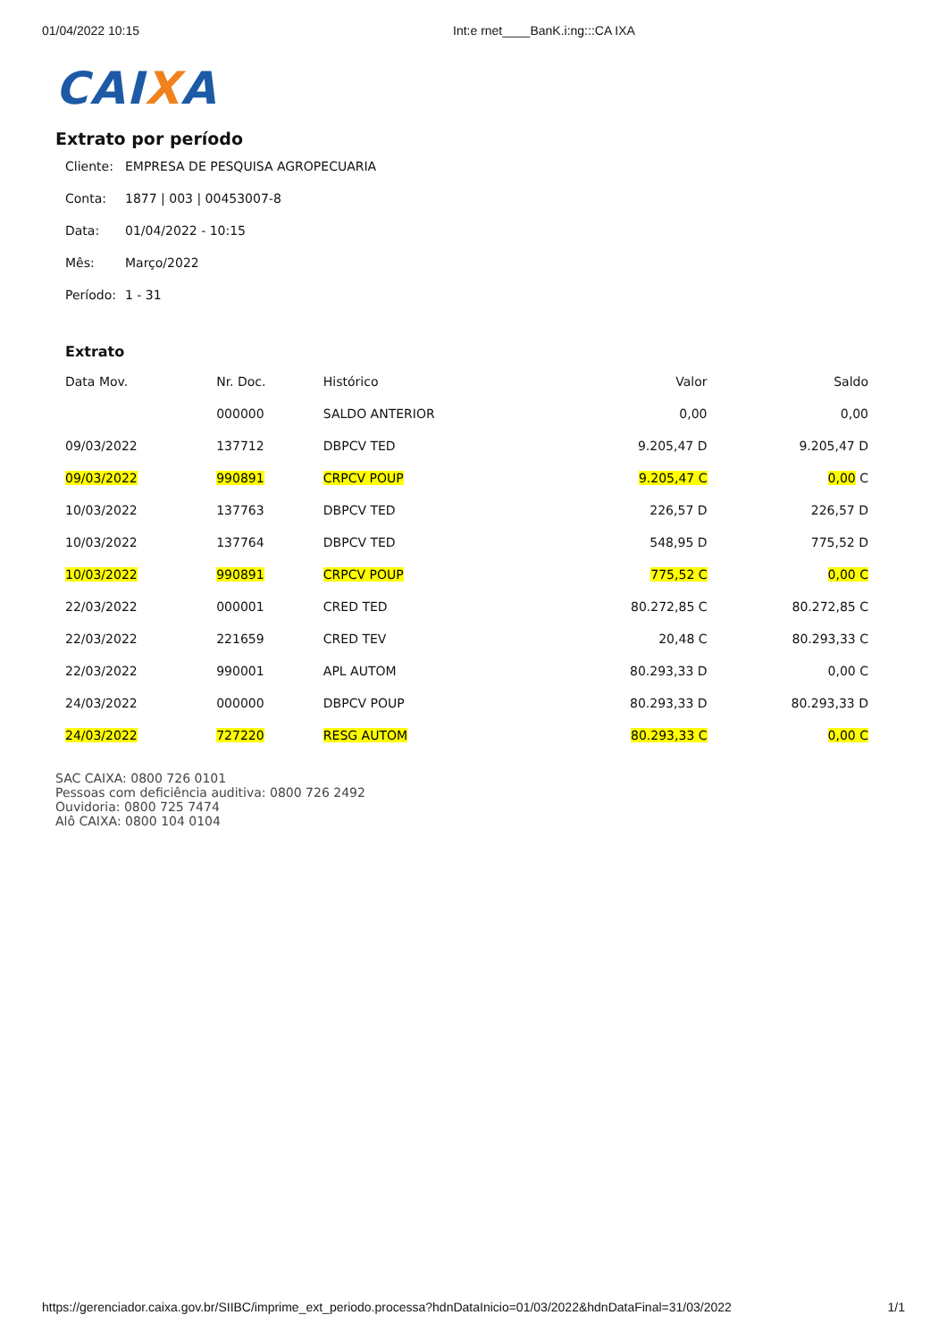01/04/2022 10:15 Int:e rnet____BanK.i:ng:::CA IXA
CAIXA
Extrato por período
Cliente: EMPRESA DE PESQUISA AGROPECUARIA
Conta: 1877 | 003 | 00453007-8
Data: 01/04/2022 - 10:15
Mês: Março/2022
Período: 1 - 31
Extrato
| Data Mov. | Nr. Doc. | Histórico | Valor | Saldo |
| --- | --- | --- | --- | --- |
| | 000000 | SALDO ANTERIOR | 0,00 | 0,00 |
| 09/03/2022 | 137712 | DBPCV TED | 9.205,47 D | 9.205,47 D |
| 09/03/2022 | 990891 | CRPCV POUP | 9.205,47 C | 0,00 C |
| 10/03/2022 | 137763 | DBPCV TED | 226,57 D | 226,57 D |
| 10/03/2022 | 137764 | DBPCV TED | 548,95 D | 775,52 D |
| 10/03/2022 | 990891 | CRPCV POUP | 775,52 C | 0,00 C |
| 22/03/2022 | 000001 | CRED TED | 80.272,85 C | 80.272,85 C |
| 22/03/2022 | 221659 | CRED TEV | 20,48 C | 80.293,33 C |
| 22/03/2022 | 990001 | APL AUTOM | 80.293,33 D | 0,00 C |
| 24/03/2022 | 000000 | DBPCV POUP | 80.293,33 D | 80.293,33 D |
| 24/03/2022 | 727220 | RESG AUTOM | 80.293,33 C | 0,00 C |
SAC CAIXA: 0800 726 0101
Pessoas com deficiência auditiva: 0800 726 2492
Ouvidoria: 0800 725 7474
Alô CAIXA: 0800 104 0104
https://gerenciador.caixa.gov.br/SIIBC/imprime_ext_periodo.processa?hdnDataInicio=01/03/2022&hdnDataFinal=31/03/2022 1/1